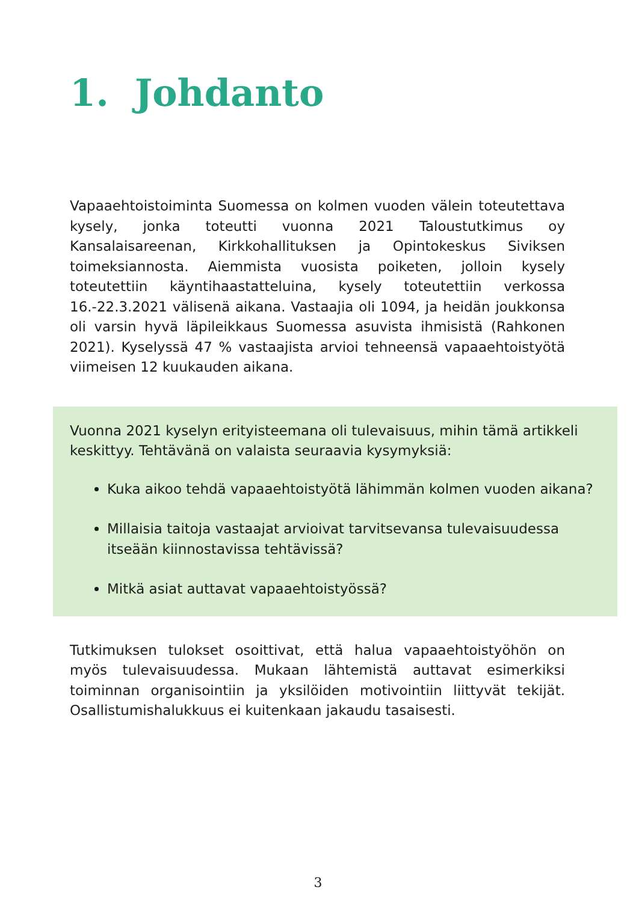1. Johdanto
Vapaaehtoistoiminta Suomessa on kolmen vuoden välein toteutettava kysely, jonka toteutti vuonna 2021 Taloustutkimus oy Kansalaisareenan, Kirkkohallituksen ja Opintokeskus Siviksen toimeksiannosta. Aiemmista vuosista poiketen, jolloin kysely toteutettiin käyntihaastatteluina, kysely toteutettiin verkossa 16.-22.3.2021 välisenä aikana. Vastaajia oli 1094, ja heidän joukkonsa oli varsin hyvä läpileikkaus Suomessa asuvista ihmisistä (Rahkonen 2021). Kyselyssä 47 % vastaajista arvioi tehneensä vapaaehtoistyötä viimeisen 12 kuukauden aikana.
Vuonna 2021 kyselyn erityisteemana oli tulevaisuus, mihin tämä artikkeli keskittyy. Tehtävänä on valaista seuraavia kysymyksiä:
Kuka aikoo tehdä vapaaehtoistyötä lähimmän kolmen vuoden aikana?
Millaisia taitoja vastaajat arvioivat tarvitsevansa tulevaisuudessa itseään kiinnostavissa tehtävissä?
Mitkä asiat auttavat vapaaehtoistyössä?
Tutkimuksen tulokset osoittivat, että halua vapaaehtoistyöhön on myös tulevaisuudessa. Mukaan lähtemistä auttavat esimerkiksi toiminnan organisointiin ja yksilöiden motivointiin liittyvät tekijät. Osallistumishalukkuus ei kuitenkaan jakaudu tasaisesti.
3